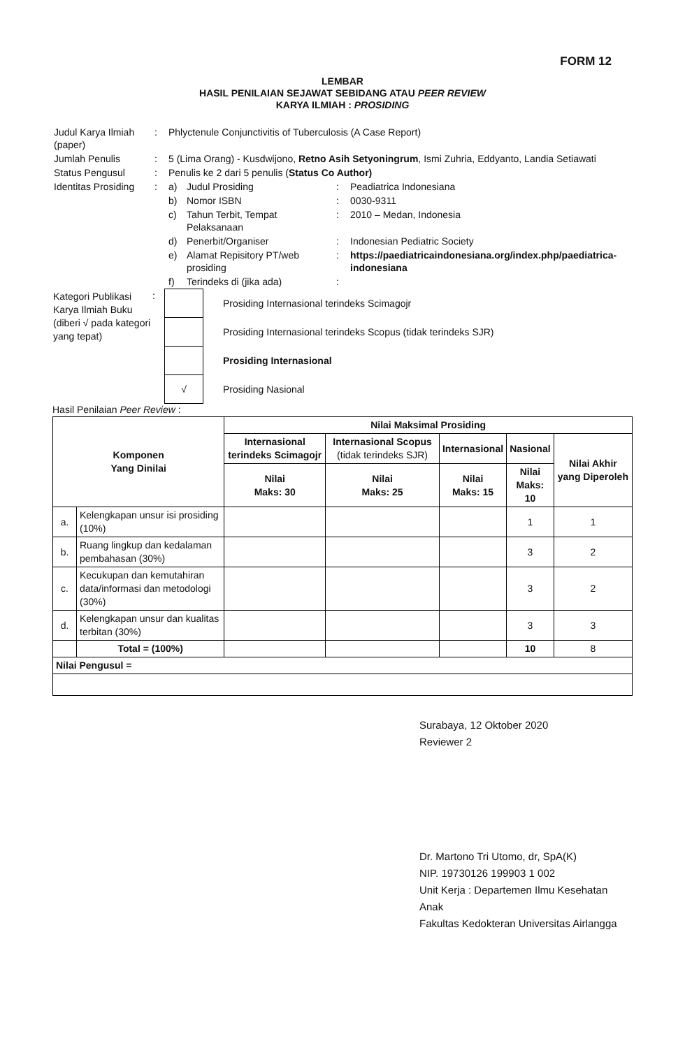FORM 12
LEMBAR
HASIL PENILAIAN SEJAWAT SEBIDANG ATAU PEER REVIEW
KARYA ILMIAH : PROSIDING
| Judul Karya Ilmiah (paper) | : | Phlyctenule Conjunctivitis of Tuberculosis (A Case Report) | | | |
| Jumlah Penulis | : | 5 (Lima Orang) - Kusdwijono, Retno Asih Setyoningrum , Ismi Zuhria, Eddyanto, Landia Setiawati | | | |
| Status Pengusul | : | Penulis ke 2 dari 5 penulis ( Status Co Author) | | | |
| Identitas Prosiding | : | a) | Judul Prosiding | : | Peadiatrica Indonesiana |
| | | b) | Nomor ISBN | : | 0030-9311 |
| | | c) | Tahun Terbit, Tempat Pelaksanaan | : | 2010 – Medan, Indonesia |
| | | d) | Penerbit/Organiser | : | Indonesian Pediatric Society |
| | | e) | Alamat Repisitory PT/web prosiding | : | https://paediatricaindonesiana.org/index.php/paediatrica-indonesiana |
| | | f) | Terindeks di (jika ada) | : | |
| Kategori Publikasi Karya Ilmiah Buku (diberi √ pada kategori yang tepat) | : | | Prosiding Internasional terindeks Scimagojr |
| | | | Prosiding Internasional terindeks Scopus (tidak terindeks SJR) |
| | | | Prosiding Internasional |
| | | √ | Prosiding Nasional |
Hasil Penilaian Peer Review :
| Komponen Yang Dinilai | | Nilai Maksimal Prosiding | | | | |
| --- | --- | --- | --- | --- | --- | --- |
| | | Internasional terindeks Scimagojr | Internasional Scopus (tidak terindeks SJR) | Internasional | Nasional | Nilai Akhir yang Diperoleh |
| | | Nilai Maks: 30 | Nilai Maks: 25 | Nilai Maks: 15 | Nilai Maks: 10 | |
| a. | Kelengkapan unsur isi prosiding (10%) | | | | 1 | 1 |
| b. | Ruang lingkup dan kedalaman pembahasan (30%) | | | | 3 | 2 |
| c. | Kecukupan dan kemutahiran data/informasi dan metodologi (30%) | | | | 3 | 2 |
| d. | Kelengkapan unsur dan kualitas terbitan (30%) | | | | 3 | 3 |
| | Total = (100%) | | | | 10 | 8 |
| Nilai Pengusul = | | | | | | |
Surabaya, 12 Oktober 2020
Reviewer 2
Dr. Martono Tri Utomo, dr, SpA(K)
NIP. 19730126 199903 1 002
Unit Kerja : Departemen Ilmu Kesehatan Anak
Fakultas Kedokteran Universitas Airlangga